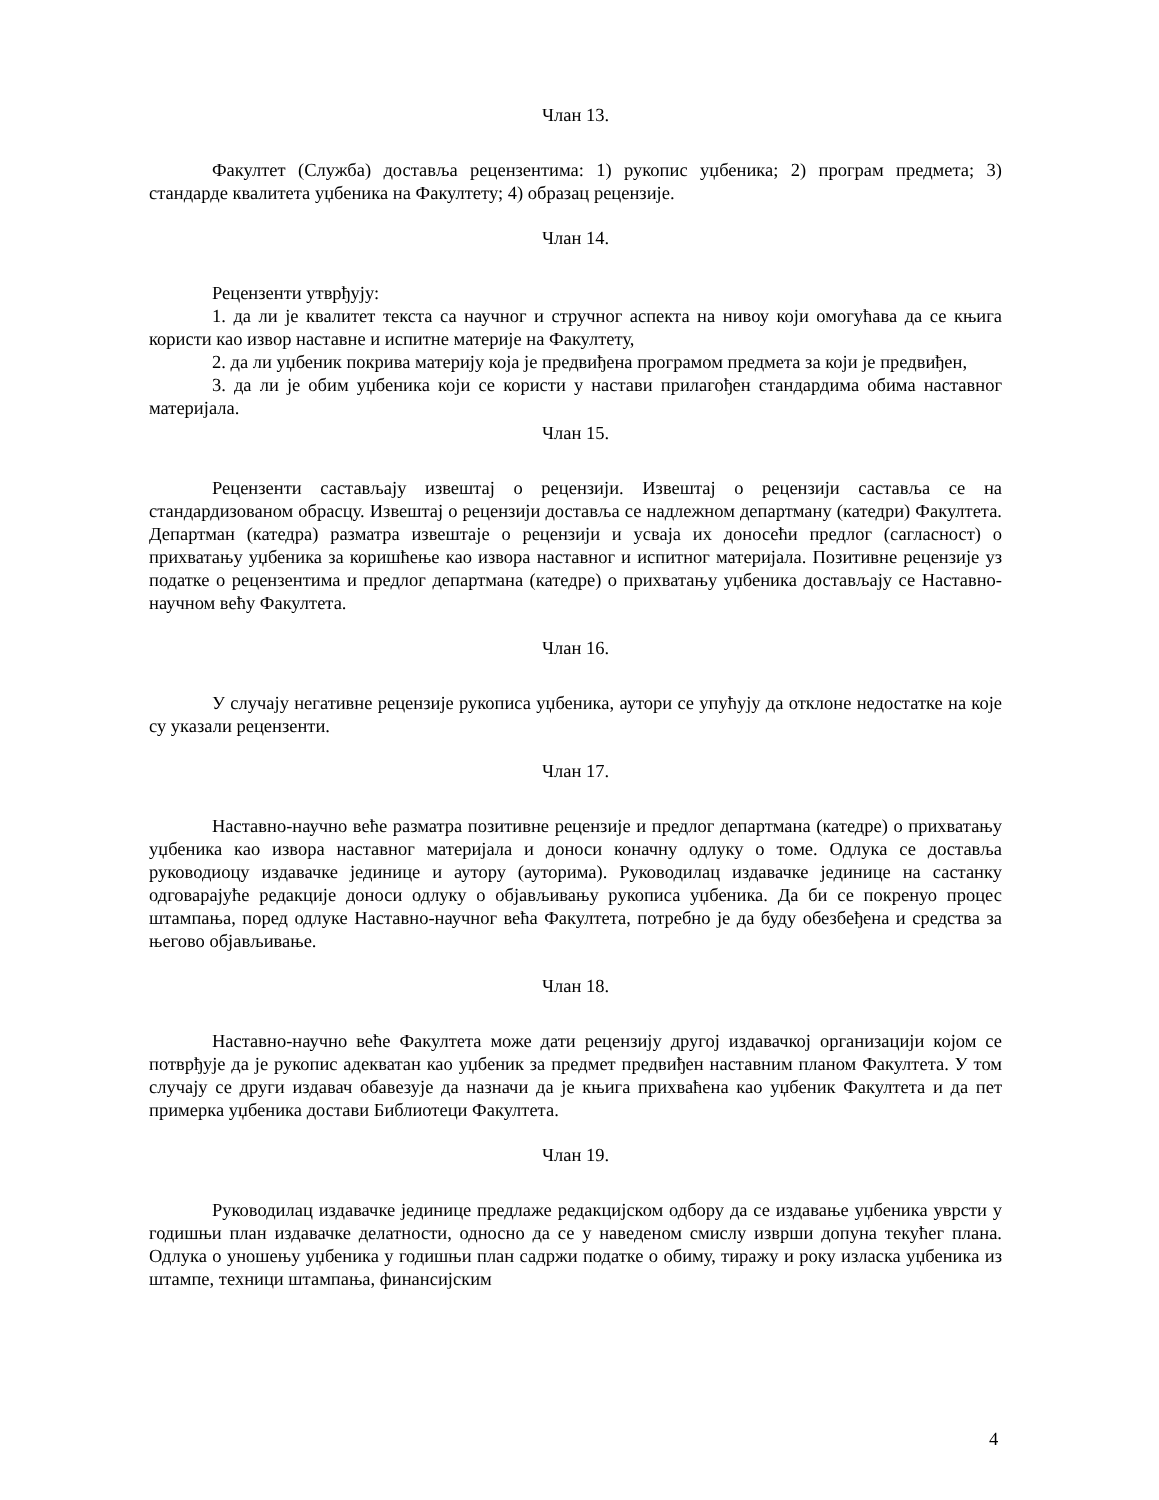Члан 13.
Факултет (Служба) доставља рецензентима: 1) рукопис уџбеника; 2) програм предмета; 3) стандарде квалитета уџбеника на Факултету; 4) образац рецензије.
Члан 14.
Рецензенти утврђују:
1. да ли је квалитет текста са научног и стручног аспекта на нивоу који омогућава да се књига користи као извор наставне и испитне материје на Факултету,
2. да ли уџбеник покрива материју која је предвиђена програмом предмета за који је предвиђен,
3. да ли је обим уџбеника који се користи у настави прилагођен стандардима обима наставног материјала.
Члан 15.
Рецензенти састављају извештај о рецензији. Извештај о рецензији саставља се на стандардизованом обрасцу. Извештај о рецензији доставља се надлежном департману (катедри) Факултета. Департман (катедра) разматра извештаје о рецензији и усваја их доносећи предлог (сагласност) о прихватању уџбеника за коришћење као извора наставног и испитног материјала. Позитивне рецензије уз податке о рецензентима и предлог департмана (катедре) о прихватању уџбеника достављају се Наставно-научном већу Факултета.
Члан 16.
У случају негативне рецензије рукописа уџбеника, аутори се упућују да отклоне недостатке на које су указали рецензенти.
Члан 17.
Наставно-научно веће разматра позитивне рецензије и предлог департмана (катедре) о прихватању уџбеника као извора наставног материјала и доноси коначну одлуку о томе. Одлука се доставља руководиоцу издавачке јединице и аутору (ауторима). Руководилац издавачке јединице на састанку одговарајуће редакције доноси одлуку о објављивању рукописа уџбеника. Да би се покренуо процес штампања, поред одлуке Наставно-научног већа Факултета, потребно је да буду обезбеђена и средства за његово објављивање.
Члан 18.
Наставно-научно веће Факултета може дати рецензију другој издавачкој организацији којом се потврђује да је рукопис адекватан као уџбеник за предмет предвиђен наставним планом Факултета. У том случају се други издавач обавезује да назначи да је књига прихваћена као уџбеник Факултета и да пет примерка уџбеника достави Библиотеци Факултета.
Члан 19.
Руководилац издавачке јединице предлаже редакцијском одбору да се издавање уџбеника уврсти у годишњи план издавачке делатности, односно да се у наведеном смислу изврши допуна текућег плана. Одлука о уношењу уџбеника у годишњи план садржи податке о обиму, тиражу и року изласка уџбеника из штампе, техници штампања, финансијским
4